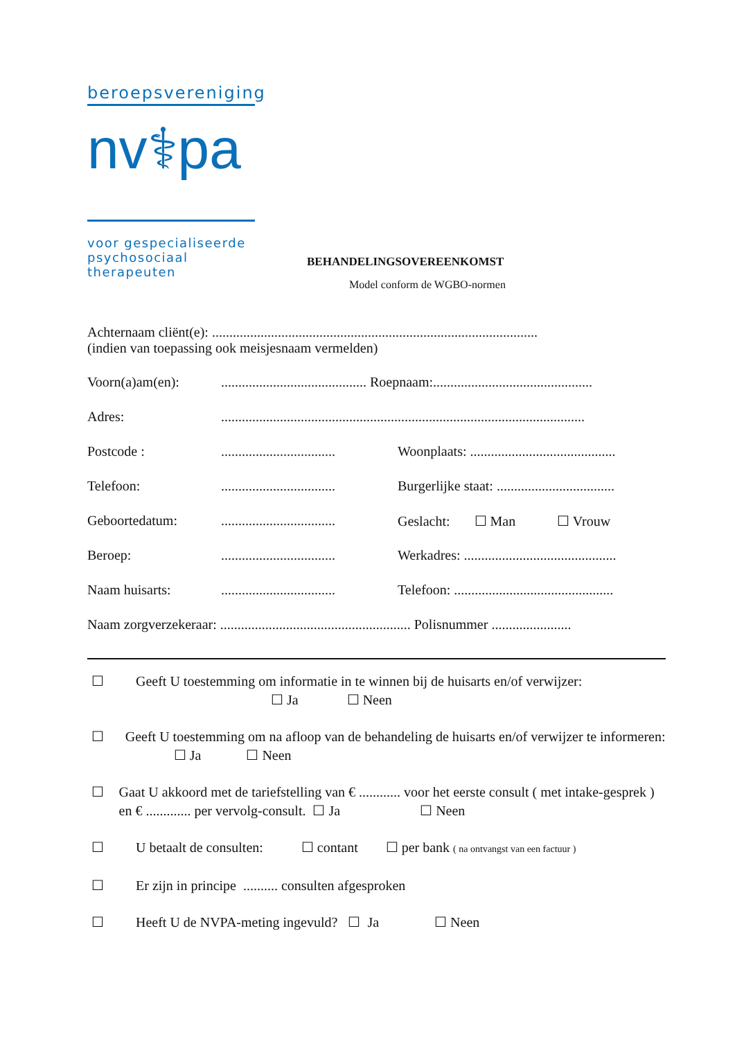beroepsvereniging
nv⚕pa
voor gespecialiseerde
psychosociaal therapeuten
BEHANDELINGSOVEREENKOMST
Model conform de WGBO-normen
Achternaam cliënt(e): ..............................................................................................
(indien van toepassing ook meisjesnaam vermelden)
Voorn(a)am(en):.......................................... Roepnaam:..............................................
Adres:.........................................................................................................
Postcode :................................. Woonplaats: ..........................................
Telefoon:................................. Burgerlijke staat: ..................................
Geboortedatum:................................. Geslacht: ☐ Man ☐ Vrouw
Beroep:................................. Werkadres: ............................................
Naam huisarts:................................. Telefoon: ..............................................
Naam zorgverzekeraar: ....................................................... Polisnummer .......................
☐ Geeft U toestemming om informatie in te winnen bij de huisarts en/of verwijzer:
☐ Ja ☐ Neen
☐ Geeft U toestemming om na afloop van de behandeling de huisarts en/of verwijzer te informeren: ☐ Ja ☐ Neen
☐ Gaat U akkoord met de tariefstelling van € ............ voor het eerste consult ( met intake-gesprek ) en € ............. per vervolg-consult. ☐ Ja ☐ Neen
☐ U betaalt de consulten: ☐ contant ☐ per bank ( na ontvangst van een factuur )
☐ Er zijn in principe .......... consulten afgesproken
☐ Heeft U de NVPA-meting ingevuld? ☐ Ja ☐ Neen